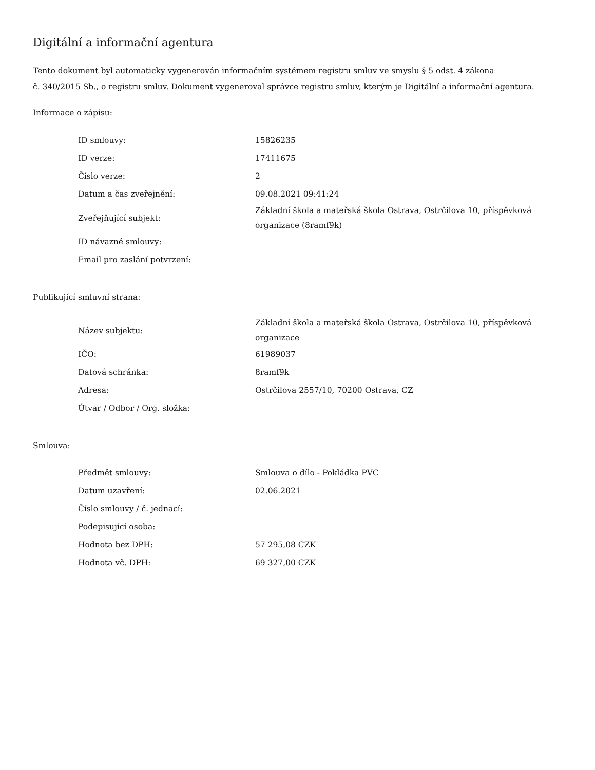Digitální a informační agentura
Tento dokument byl automaticky vygenerován informačním systémem registru smluv ve smyslu § 5 odst. 4 zákona
č. 340/2015 Sb., o registru smluv. Dokument vygeneroval správce registru smluv, kterým je Digitální a informační agentura.
Informace o zápisu:
| ID smlouvy: | 15826235 |
| ID verze: | 17411675 |
| Číslo verze: | 2 |
| Datum a čas zveřejnění: | 09.08.2021 09:41:24 |
| Zveřejňující subjekt: | Základní škola a mateřská škola Ostrava, Ostrčilova 10, příspěvková organizace (8ramf9k) |
| ID návazné smlouvy: | |
| Email pro zaslání potvrzení: | |
Publikující smluvní strana:
| Název subjektu: | Základní škola a mateřská škola Ostrava, Ostrčilova 10, příspěvková organizace |
| IČO: | 61989037 |
| Datová schránka: | 8ramf9k |
| Adresa: | Ostrčilova 2557/10, 70200 Ostrava, CZ |
| Útvar / Odbor / Org. složka: | |
Smlouva:
| Předmět smlouvy: | Smlouva o dílo - Pokládka PVC |
| Datum uzavření: | 02.06.2021 |
| Číslo smlouvy / č. jednací: | |
| Podepisující osoba: | |
| Hodnota bez DPH: | 57 295,08 CZK |
| Hodnota vč. DPH: | 69 327,00 CZK |